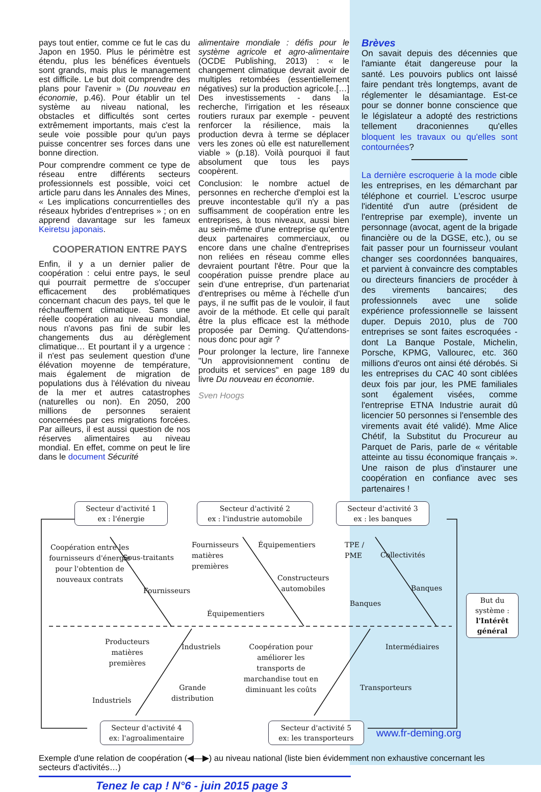pays tout entier, comme ce fut le cas du Japon en 1950. Plus le périmètre est étendu, plus les bénéfices éventuels sont grands, mais plus le management est difficile. Le but doit comprendre des plans pour l'avenir » (Du nouveau en économie, p.46). Pour établir un tel système au niveau national, les obstacles et difficultés sont certes extrêmement importants, mais c'est la seule voie possible pour qu'un pays puisse concentrer ses forces dans une bonne direction.
Pour comprendre comment ce type de réseau entre différents secteurs professionnels est possible, voici cet article paru dans les Annales des Mines, « Les implications concurrentielles des réseaux hybrides d'entreprises » ; on en apprend davantage sur les fameux Keiretsu japonais.
COOPERATION ENTRE PAYS
Enfin, il y a un dernier palier de coopération : celui entre pays, le seul qui pourrait permettre de s'occuper efficacement des problématiques concernant chacun des pays, tel que le réchauffement climatique. Sans une réelle coopération au niveau mondial, nous n'avons pas fini de subir les changements dus au dérèglement climatique… Et pourtant il y a urgence : il n'est pas seulement question d'une élévation moyenne de température, mais également de migration de populations dus à l'élévation du niveau de la mer et autres catastrophes (naturelles ou non). En 2050, 200 millions de personnes seraient concernées par ces migrations forcées. Par ailleurs, il est aussi question de nos réserves alimentaires au niveau mondial. En effet, comme on peut le lire dans le document Sécurité
alimentaire mondiale : défis pour le système agricole et agro-alimentaire (OCDE Publishing, 2013) : « le changement climatique devrait avoir de multiples retombées (essentiellement négatives) sur la production agricole.[…] Des investissements - dans la recherche, l'irrigation et les réseaux routiers ruraux par exemple - peuvent renforcer la résilience, mais la production devra à terme se déplacer vers les zones où elle est naturellement viable » (p.18). Voilà pourquoi il faut absolument que tous les pays coopèrent.
Conclusion: le nombre actuel de personnes en recherche d'emploi est la preuve incontestable qu'il n'y a pas suffisamment de coopération entre les entreprises, à tous niveaux, aussi bien au sein-même d'une entreprise qu'entre deux partenaires commerciaux, ou encore dans une chaîne d'entreprises non reliées en réseau comme elles devraient pourtant l'être. Pour que la coopération puisse prendre place au sein d'une entreprise, d'un partenariat d'entreprises ou même à l'échelle d'un pays, il ne suffit pas de le vouloir, il faut avoir de la méthode. Et celle qui paraît être la plus efficace est la méthode proposée par Deming. Qu'attendons-nous donc pour agir ?
Pour prolonger la lecture, lire l'annexe "Un approvisionnement continu de produits et services" en page 189 du livre Du nouveau en économie.
Sven Hoogs
Brèves
On savait depuis des décennies que l'amiante était dangereuse pour la santé. Les pouvoirs publics ont laissé faire pendant très longtemps, avant de réglementer le désamiantage. Est-ce pour se donner bonne conscience que le législateur a adopté des restrictions tellement draconiennes qu'elles bloquent les travaux ou qu'elles sont contournées?
La dernière escroquerie à la mode cible les entreprises, en les démarchant par téléphone et courriel. L'escroc usurpe l'identité d'un autre (président de l'entreprise par exemple), invente un personnage (avocat, agent de la brigade financière ou de la DGSE, etc.), ou se fait passer pour un fournisseur voulant changer ses coordonnées banquaires, et parvient à convaincre des comptables ou directeurs financiers de procéder à des virements bancaires; des professionnels avec une solide expérience professionnelle se laissent duper. Depuis 2010, plus de 700 entreprises se sont faites escroquées - dont La Banque Postale, Michelin, Porsche, KPMG, Vallourec, etc. 360 millions d'euros ont ainsi été dérobés. Si les entreprises du CAC 40 sont ciblées deux fois par jour, les PME familiales sont également visées, comme l'entreprise ETNA Industrie aurait dû licencier 50 personnes si l'ensemble des virements avait été validé). Mme Alice Chétif, la Substitut du Procureur au Parquet de Paris, parle de « véritable atteinte au tissu économique français ». Une raison de plus d'instaurer une coopération en confiance avec ses partenaires !
Secteur d'activité 1
ex : l'énergie
Secteur d'activité 2
ex : l'industrie automobile
Secteur d'activité 3
ex : les banques
Coopération entre les fournisseurs d'énergie pour l'obtention de nouveaux contrats
Sous-traitants
Fournisseurs
Fournisseurs
matières
premières
Équipementiers
Constructeurs
automobiles
Équipementiers
TPE /
PME
Collectivités
Banques
Banques
But du système :
l'Intérêt général
Producteurs
matières
premières
Industriels
Industriels
Grande
distribution
Coopération pour améliorer les transports de marchandise tout en diminuant les coûts
Intermédiaires
Transporteurs
Secteur d'activité 4
ex: l'agroalimentaire
Secteur d'activité 5
ex: les transporteurs
Exemple d'une relation de coopération (◀—▶) au niveau national (liste bien évidemment non exhaustive concernant les secteurs d'activités…)
Tenez le cap ! N°6 - juin 2015 page 3
www.fr-deming.org